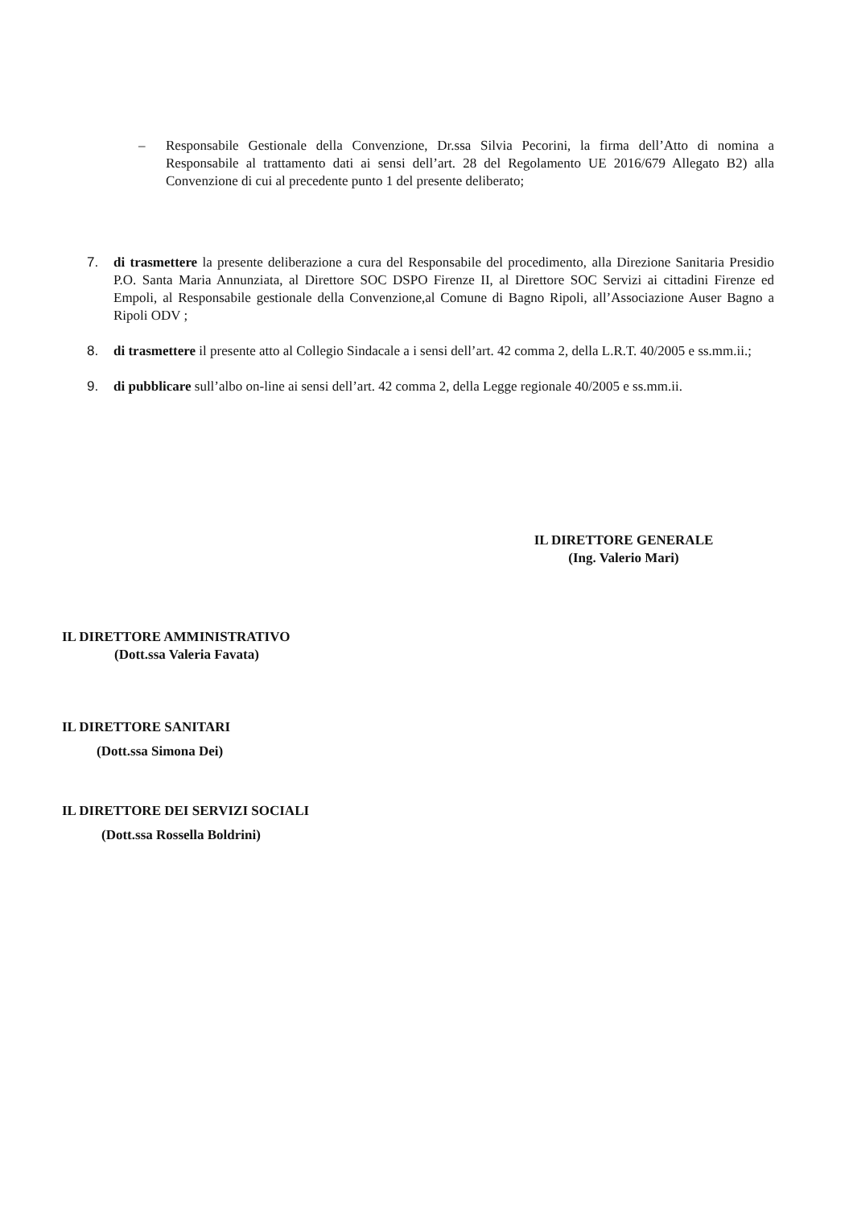– Responsabile Gestionale della Convenzione, Dr.ssa Silvia Pecorini, la firma dell’Atto di nomina a Responsabile al trattamento dati ai sensi dell’art. 28 del Regolamento UE 2016/679 Allegato B2) alla Convenzione di cui al precedente punto 1 del presente deliberato;
7. di trasmettere la presente deliberazione a cura del Responsabile del procedimento, alla Direzione Sanitaria Presidio P.O. Santa Maria Annunziata, al Direttore SOC DSPO Firenze II, al Direttore SOC Servizi ai cittadini Firenze ed Empoli, al Responsabile gestionale della Convenzione,al Comune di Bagno Ripoli, all’Associazione Auser Bagno a Ripoli ODV ;
8. di trasmettere il presente atto al Collegio Sindacale a i sensi dell’art. 42 comma 2, della L.R.T. 40/2005 e ss.mm.ii.;
9. di pubblicare sull’albo on-line ai sensi dell’art. 42 comma 2, della Legge regionale 40/2005 e ss.mm.ii.
IL DIRETTORE GENERALE
(Ing. Valerio Mari)
IL DIRETTORE AMMINISTRATIVO
(Dott.ssa Valeria Favata)
IL DIRETTORE SANITARI
(Dott.ssa Simona Dei)
IL DIRETTORE DEI SERVIZI SOCIALI
(Dott.ssa Rossella Boldrini)